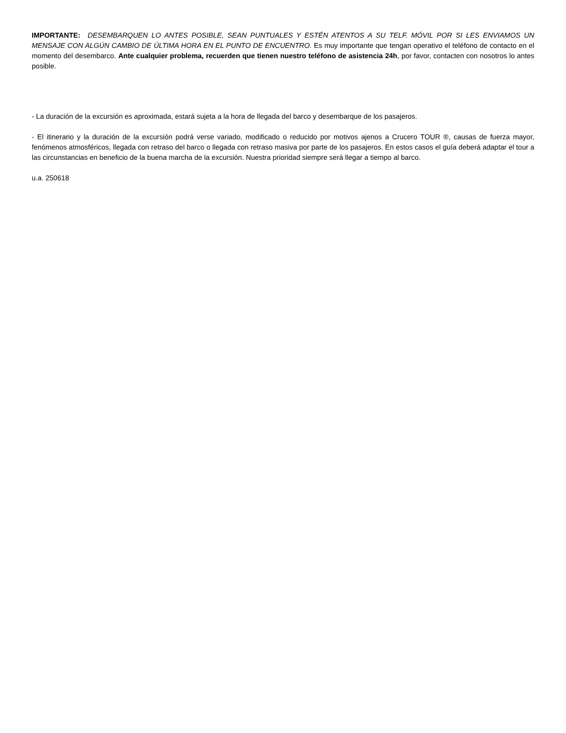IMPORTANTE: DESEMBARQUEN LO ANTES POSIBLE, SEAN PUNTUALES Y ESTÉN ATENTOS A SU TELF. MÓVIL POR SI LES ENVIAMOS UN MENSAJE CON ALGÚN CAMBIO DE ÚLTIMA HORA EN EL PUNTO DE ENCUENTRO. Es muy importante que tengan operativo el teléfono de contacto en el momento del desembarco. Ante cualquier problema, recuerden que tienen nuestro teléfono de asistencia 24h, por favor, contacten con nosotros lo antes posible.
- La duración de la excursión es aproximada, estará sujeta a la hora de llegada del barco y desembarque de los pasajeros.
- El itinerario y la duración de la excursión podrá verse variado, modificado o reducido por motivos ajenos a Crucero TOUR ®, causas de fuerza mayor, fenómenos atmosféricos, llegada con retraso del barco o llegada con retraso masiva por parte de los pasajeros. En estos casos el guía deberá adaptar el tour a las circunstancias en beneficio de la buena marcha de la excursión. Nuestra prioridad siempre será llegar a tiempo al barco.
u.a. 250618